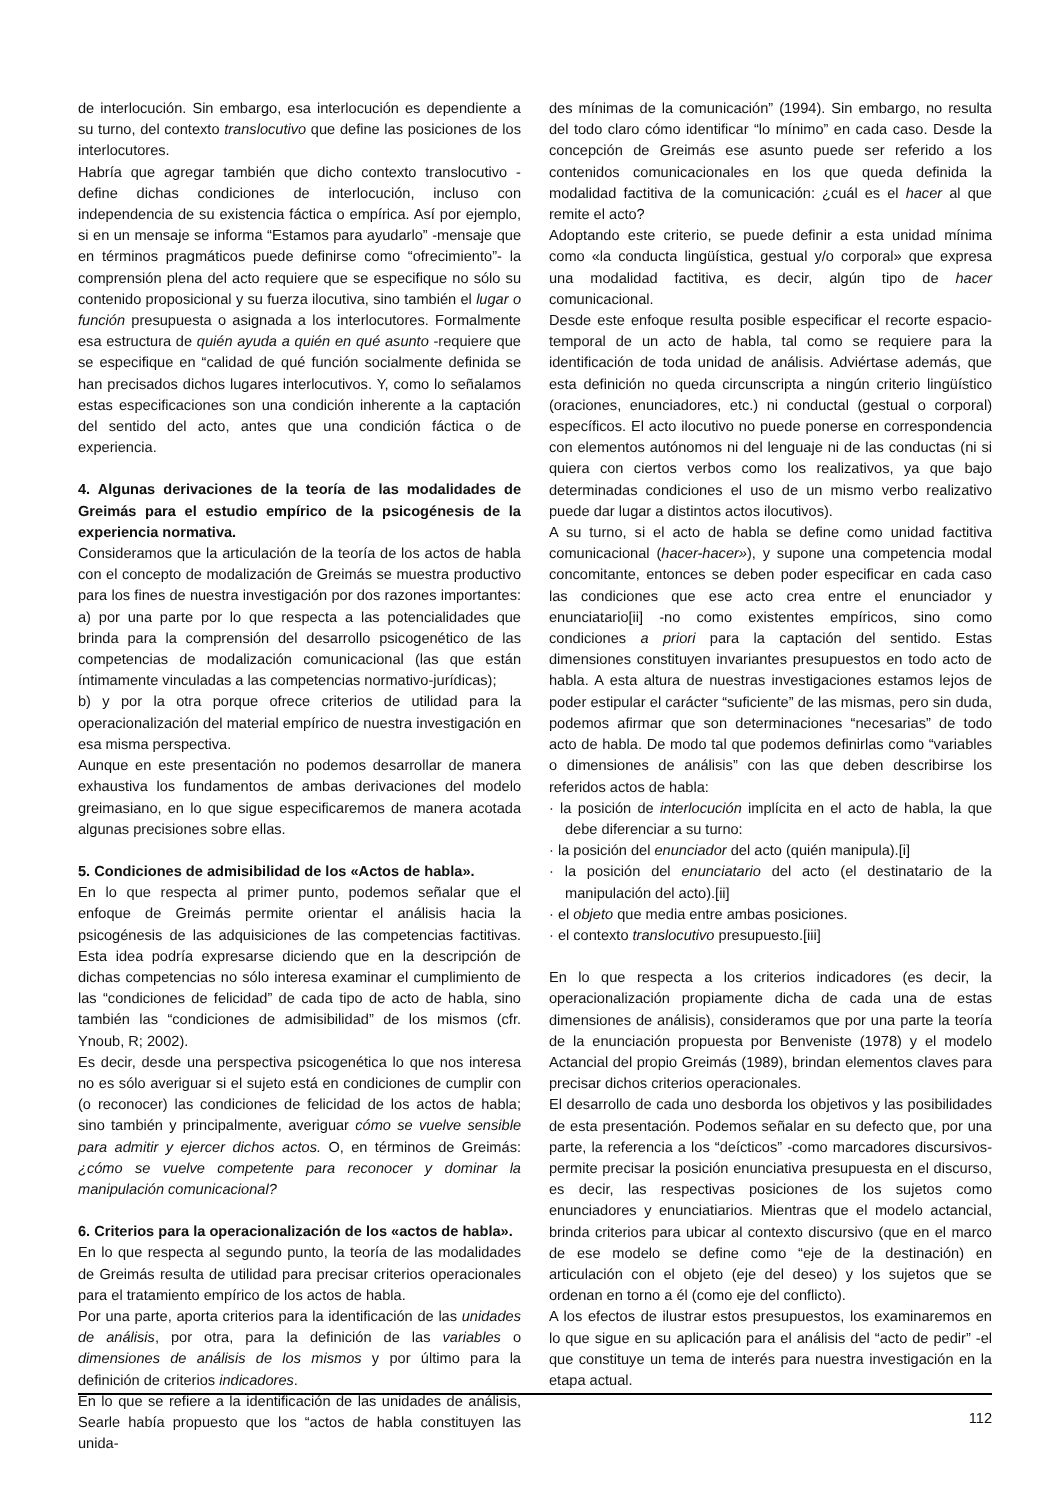de interlocución. Sin embargo, esa interlocución es dependiente a su turno, del contexto translocutivo que define las posiciones de los interlocutores.
Habría que agregar también que dicho contexto translocutivo -define dichas condiciones de interlocución, incluso con independencia de su existencia fáctica o empírica. Así por ejemplo, si en un mensaje se informa “Estamos para ayudarlo” -mensaje que en términos pragmáticos puede definirse como “ofrecimiento”- la comprensión plena del acto requiere que se especifique no sólo su contenido proposicional y su fuerza ilocutiva, sino también el lugar o función presupuesta o asignada a los interlocutores. Formalmente esa estructura de quién ayuda a quién en qué asunto -requiere que se especifique en “calidad de qué función socialmente definida se han precisados dichos lugares interlocutivos. Y, como lo señalamos estas especificaciones son una condición inherente a la captación del sentido del acto, antes que una condición fáctica o de experiencia.
4. Algunas derivaciones de la teoría de las modalidades de Greimás para el estudio empírico de la psicogénesis de la experiencia normativa.
Consideramos que la articulación de la teoría de los actos de habla con el concepto de modalización de Greimás se muestra productivo para los fines de nuestra investigación por dos razones importantes: a) por una parte por lo que respecta a las potencialidades que brinda para la comprensión del desarrollo psicogenético de las competencias de modalización comunicacional (las que están íntimamente vinculadas a las competencias normativo-jurídicas);
b) y por la otra porque ofrece criterios de utilidad para la operacionalización del material empírico de nuestra investigación en esa misma perspectiva.
Aunque en este presentación no podemos desarrollar de manera exhaustiva los fundamentos de ambas derivaciones del modelo greimasiano, en lo que sigue especificaremos de manera acotada algunas precisiones sobre ellas.
5. Condiciones de admisibilidad de los «Actos de habla».
En lo que respecta al primer punto, podemos señalar que el enfoque de Greimás permite orientar el análisis hacia la psicogénesis de las adquisiciones de las competencias factitivas. Esta idea podría expresarse diciendo que en la descripción de dichas competencias no sólo interesa examinar el cumplimiento de las “condiciones de felicidad” de cada tipo de acto de habla, sino también las “condiciones de admisibilidad” de los mismos (cfr. Ynoub, R; 2002).
Es decir, desde una perspectiva psicogenética lo que nos interesa no es sólo averiguar si el sujeto está en condiciones de cumplir con (o reconocer) las condiciones de felicidad de los actos de habla; sino también y principalmente, averiguar cómo se vuelve sensible para admitir y ejercer dichos actos. O, en términos de Greimás: ¿cómo se vuelve competente para reconocer y dominar la manipulación comunicacional?
6. Criterios para la operacionalización de los «actos de habla».
En lo que respecta al segundo punto, la teoría de las modalidades de Greimás resulta de utilidad para precisar criterios operacionales para el tratamiento empírico de los actos de habla.
Por una parte, aporta criterios para la identificación de las unidades de análisis, por otra, para la definición de las variables o dimensiones de análisis de los mismos y por último para la definición de criterios indicadores.
En lo que se refiere a la identificación de las unidades de análisis, Searle había propuesto que los “actos de habla constituyen las unida-
des mínimas de la comunicación” (1994). Sin embargo, no resulta del todo claro cómo identificar “lo mínimo” en cada caso. Desde la concepción de Greimás ese asunto puede ser referido a los contenidos comunicacionales en los que queda definida la modalidad factitiva de la comunicación: ¿cuál es el hacer al que remite el acto?
Adoptando este criterio, se puede definir a esta unidad mínima como «la conducta lingüística, gestual y/o corporal» que expresa una modalidad factitiva, es decir, algún tipo de hacer comunicacional.
Desde este enfoque resulta posible especificar el recorte espacio-temporal de un acto de habla, tal como se requiere para la identificación de toda unidad de análisis. Adviértase además, que esta definición no queda circunscripta a ningún criterio lingüístico (oraciones, enunciadores, etc.) ni conductal (gestual o corporal) específicos. El acto ilocutivo no puede ponerse en correspondencia con elementos autónomos ni del lenguaje ni de las conductas (ni si quiera con ciertos verbos como los realizativos, ya que bajo determinadas condiciones el uso de un mismo verbo realizativo puede dar lugar a distintos actos ilocutivos).
A su turno, si el acto de habla se define como unidad factitiva comunicacional (hacer-hacer»), y supone una competencia modal concomitante, entonces se deben poder especificar en cada caso las condiciones que ese acto crea entre el enunciador y enunciatario[ii] -no como existentes empíricos, sino como condiciones a priori para la captación del sentido. Estas dimensiones constituyen invariantes presupuestos en todo acto de habla. A esta altura de nuestras investigaciones estamos lejos de poder estipular el carácter “suficiente” de las mismas, pero sin duda, podemos afirmar que son determinaciones “necesarias” de todo acto de habla. De modo tal que podemos definirlas como “variables o dimensiones de análisis” con las que deben describirse los referidos actos de habla:
· la posición de interlocución implícita en el acto de habla, la que debe diferenciar a su turno:
· la posición del enunciador del acto (quién manipula).[i]
· la posición del enunciatario del acto (el destinatario de la manipulación del acto).[ii]
· el objeto que media entre ambas posiciones.
· el contexto translocutivo presupuesto.[iii]
En lo que respecta a los criterios indicadores (es decir, la operacionalización propiamente dicha de cada una de estas dimensiones de análisis), consideramos que por una parte la teoría de la enunciación propuesta por Benveniste (1978) y el modelo Actancial del propio Greimás (1989), brindan elementos claves para precisar dichos criterios operacionales.
El desarrollo de cada uno desborda los objetivos y las posibilidades de esta presentación. Podemos señalar en su defecto que, por una parte, la referencia a los “deícticos” -como marcadores discursivos- permite precisar la posición enunciativa presupuesta en el discurso, es decir, las respectivas posiciones de los sujetos como enunciadores y enunciatiarios. Mientras que el modelo actancial, brinda criterios para ubicar al contexto discursivo (que en el marco de ese modelo se define como “eje de la destinación) en articulación con el objeto (eje del deseo) y los sujetos que se ordenan en torno a él (como eje del conflicto).
A los efectos de ilustrar estos presupuestos, los examinaremos en lo que sigue en su aplicación para el análisis del “acto de pedir” -el que constituye un tema de interés para nuestra investigación en la etapa actual.
112